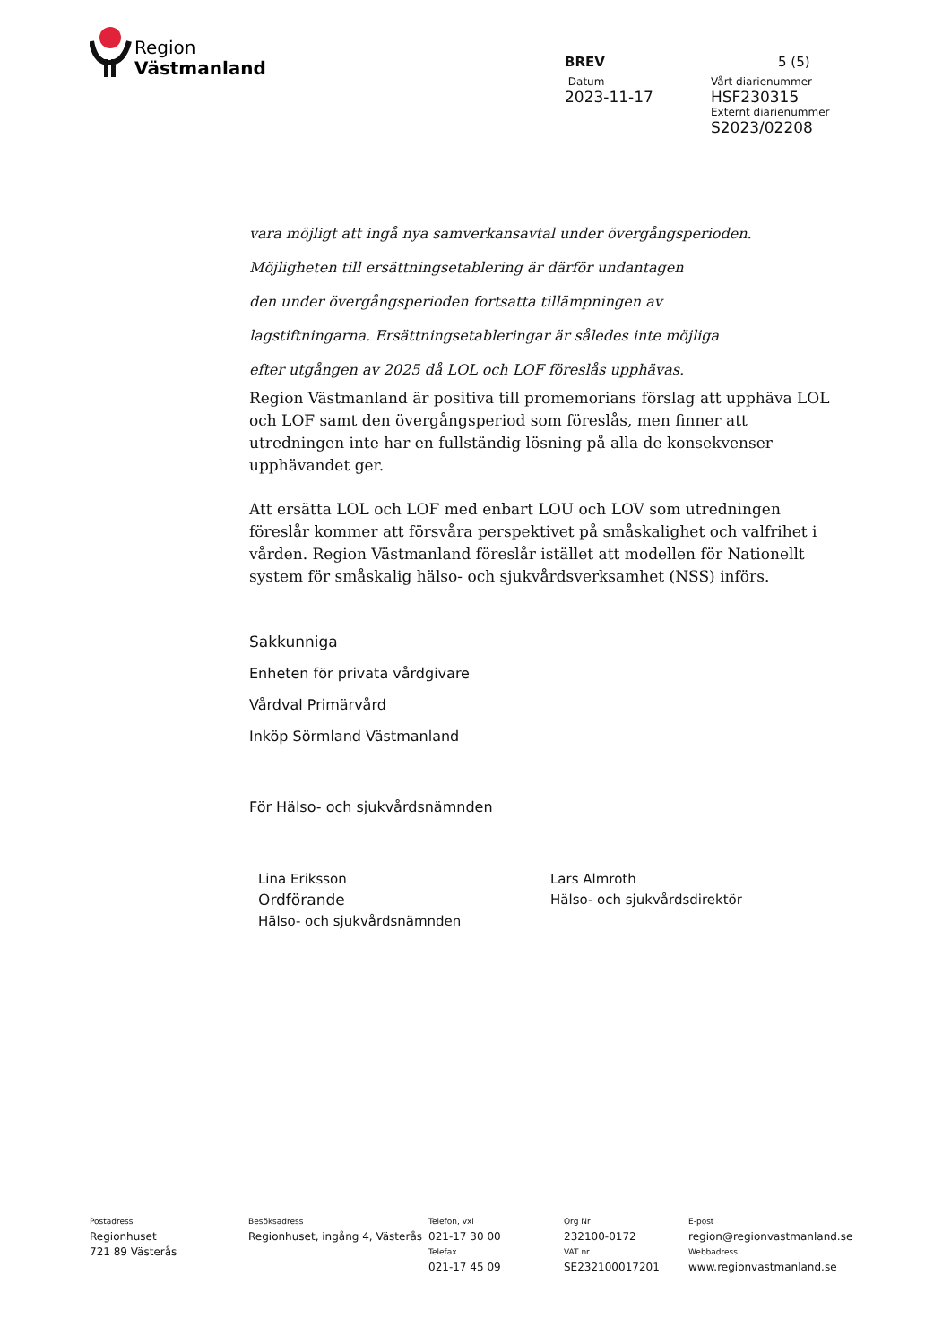Region
Västmanland
BREV 5 (5)
Datum Vårt diarienummer
2023-11-17 HSF230315
Externt diarienummer
S2023/02208
vara möjligt att ingå nya samverkansavtal under övergångsperioden.
Möjligheten till ersättningsetablering är därför undantagen
den under övergångsperioden fortsatta tillämpningen av
lagstiftningarna. Ersättningsetableringar är således inte möjliga
efter utgången av 2025 då LOL och LOF föreslås upphävas.
Region Västmanland är positiva till promemorians förslag att upphäva LOL och LOF samt den övergångsperiod som föreslås, men finner att utredningen inte har en fullständig lösning på alla de konsekvenser upphävandet ger.
Att ersätta LOL och LOF med enbart LOU och LOV som utredningen föreslår kommer att försvåra perspektivet på småskalighet och valfrihet i vården. Region Västmanland föreslår istället att modellen för Nationellt system för småskalig hälso- och sjukvårdsverksamhet (NSS) införs.
Sakkunniga
Enheten för privata vårdgivare
Vårdval Primärvård
Inköp Sörmland Västmanland
För Hälso- och sjukvårdsnämnden
Lina Eriksson
Ordförande
Hälso- och sjukvårdsnämnden
Lars Almroth
Hälso- och sjukvårdsdirektör
Postadress
Regionhuset
721 89 Västerås
Besöksadress
Regionhuset, ingång 4, Västerås
Telefon, vxl
021-17 30 00
Telefax
021-17 45 09
Org Nr
232100-0172
VAT nr
SE232100017201
E-post
region@regionvastmanland.se
Webbadress
www.regionvastmanland.se